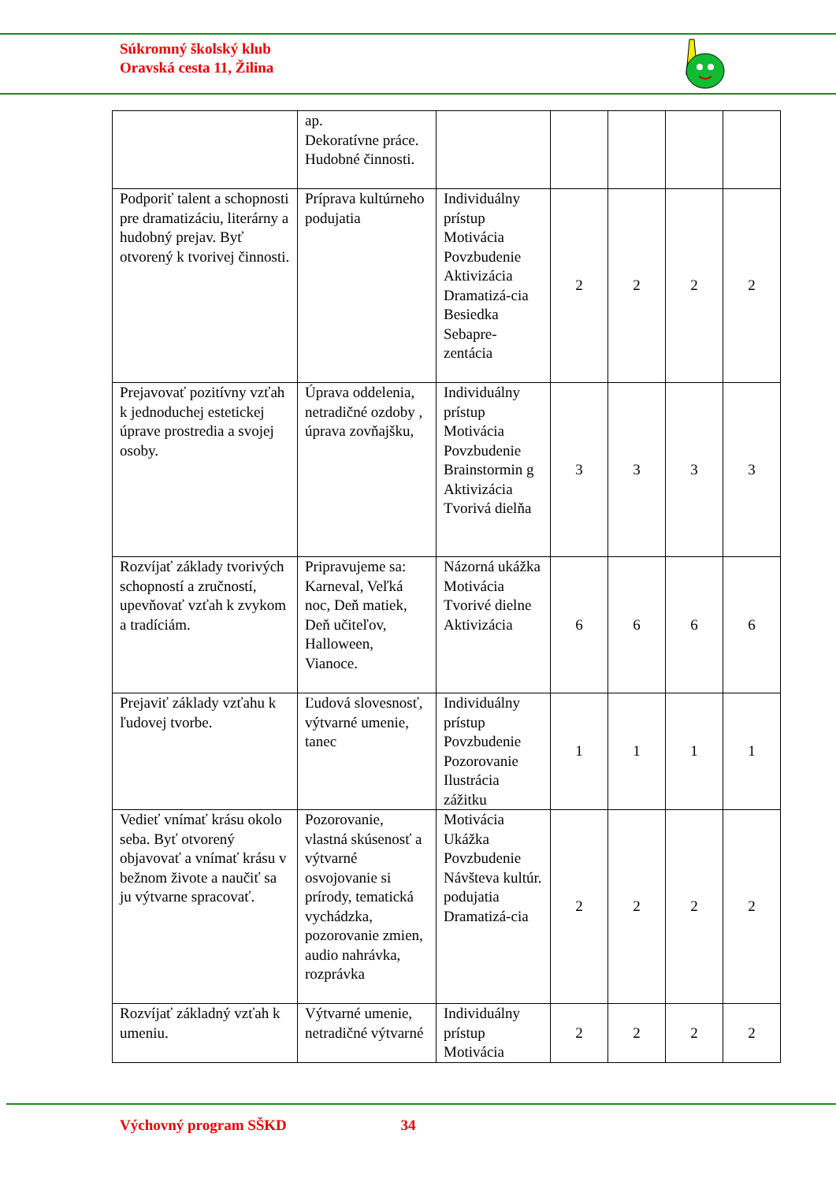Súkromný školský klub
Oravská cesta 11, Žilina
| | ap. Dekoratívne práce. Hudobné činnosti. | | | | | |
| Podporiť talent a schopnosti pre dramatizáciu, literárny a hudobný prejav. Byť otvorený k tvorivej činnosti. | Príprava kultúrneho podujatia | Individuálny prístup Motivácia Povzbudenie Aktivizácia Dramatizá-cia Besiedka Sebapre-zentácia | 2 | 2 | 2 | 2 |
| Prejavovať pozitívny vzťah k jednoduchej estetickej úprave prostredia a svojej osoby. | Úprava oddelenia, netradičné ozdoby , úprava zovňajšku, | Individuálny prístup Motivácia Povzbudenie Brainstormin g Aktivizácia Tvorivá dielňa | 3 | 3 | 3 | 3 |
| Rozvíjať základy tvorivých schopností a zručností, upevňovať vzťah k zvykom a tradíciám. | Pripravujeme sa: Karneval, Veľká noc, Deň matiek, Deň učiteľov, Halloween, Vianoce. | Názorná ukážka Motivácia Tvorivé dielne Aktivizácia | 6 | 6 | 6 | 6 |
| Prejaviť základy vzťahu k ľudovej tvorbe. | Ľudová slovesnosť, výtvarné umenie, tanec | Individuálny prístup Povzbudenie Pozorovanie Ilustrácia zážitku | 1 | 1 | 1 | 1 |
| Vedieť vnímať krásu okolo seba. Byť otvorený objavovať a vnímať krásu v bežnom živote a naučiť sa ju výtvarne spracovať. | Pozorovanie, vlastná skúsenosť a výtvarné osvojovanie si prírody, tematická vychádzka, pozorovanie zmien, audio nahrávka, rozprávka | Motivácia Ukážka Povzbudenie Návšteva kultúr. podujatia Dramatizá-cia | 2 | 2 | 2 | 2 |
| Rozvíjať základný vzťah k umeniu. | Výtvarné umenie, netradičné výtvarné | Individuálny prístup Motivácia | 2 | 2 | 2 | 2 |
Výchovný program SŠKD 34